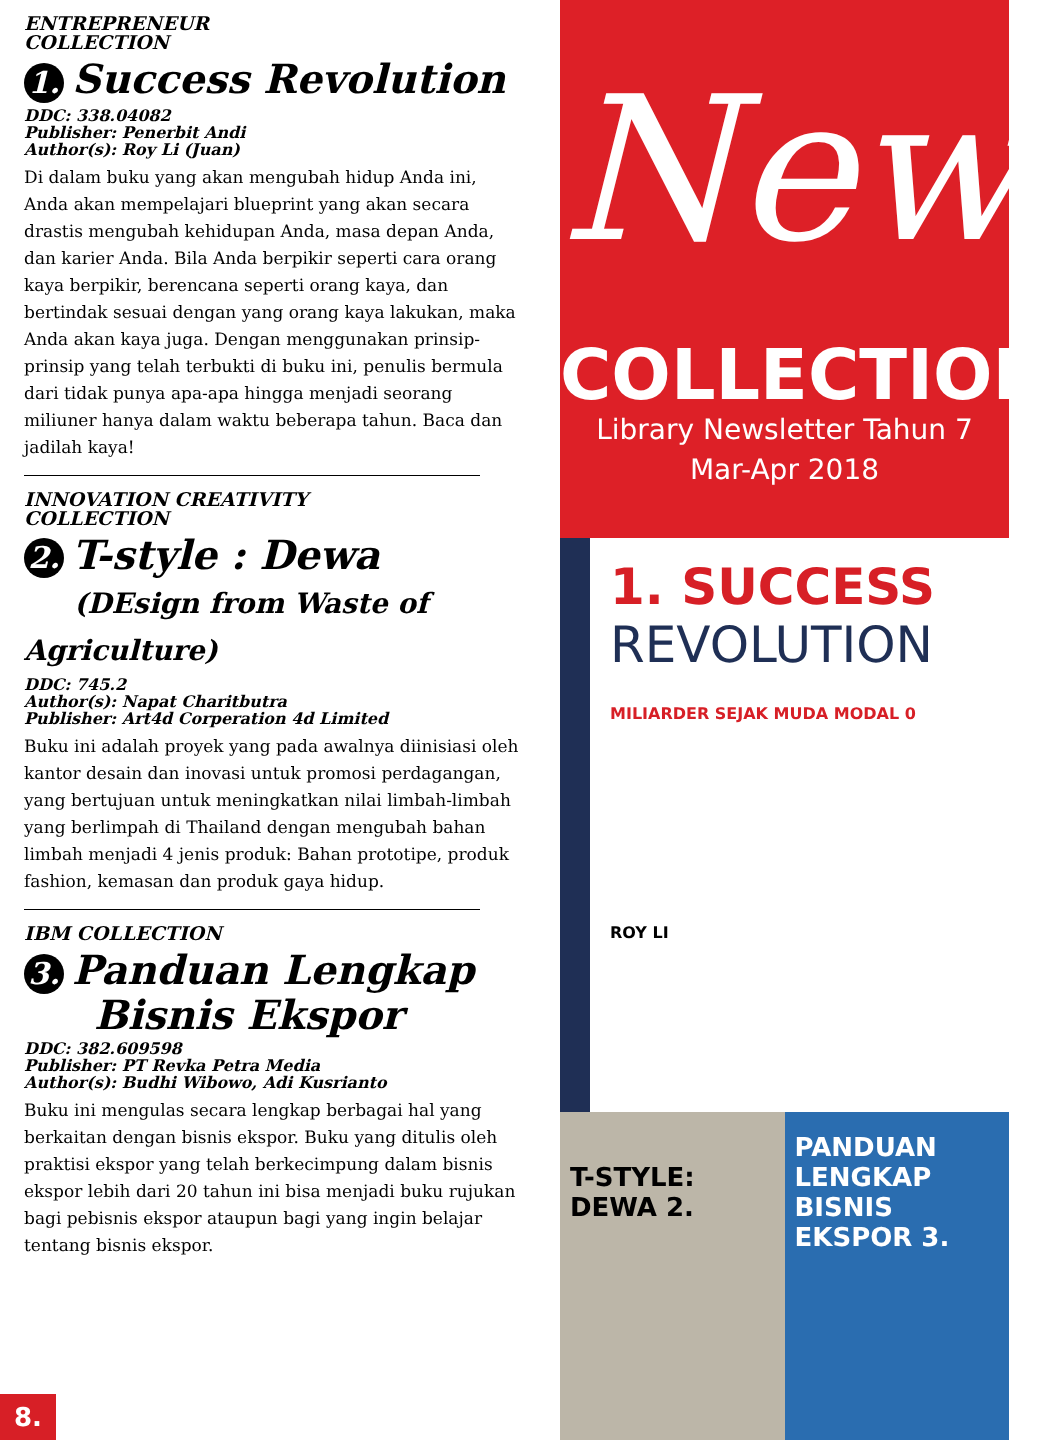ENTREPRENEUR
COLLECTION
1. Success Revolution
DDC: 338.04082
Publisher: Penerbit Andi
Author(s): Roy Li (Juan)
Di dalam buku yang akan mengubah hidup Anda ini, Anda akan mempelajari blueprint yang akan secara drastis mengubah kehidupan Anda, masa depan Anda, dan karier Anda. Bila Anda berpikir seperti cara orang kaya berpikir, berencana seperti orang kaya, dan bertindak sesuai dengan yang orang kaya lakukan, maka Anda akan kaya juga. Dengan menggunakan prinsip-prinsip yang telah terbukti di buku ini, penulis bermula dari tidak punya apa-apa hingga menjadi seorang miliuner hanya dalam waktu beberapa tahun. Baca dan jadilah kaya!
INNOVATION CREATIVITY
COLLECTION
2. T-style : Dewa
(DEsign from Waste of Agriculture)
DDC: 745.2
Author(s): Napat Charitbutra
Publisher: Art4d Corperation 4d Limited
Buku ini adalah proyek yang pada awalnya diinisiasi oleh kantor desain dan inovasi untuk promosi perdagangan, yang bertujuan untuk meningkatkan nilai limbah-limbah yang berlimpah di Thailand dengan mengubah bahan limbah menjadi 4 jenis produk: Bahan prototipe, produk fashion, kemasan dan produk gaya hidup.
IBM COLLECTION
3. Panduan Lengkap
Bisnis Ekspor
DDC: 382.609598
Publisher: PT Revka Petra Media
Author(s): Budhi Wibowo, Adi Kusrianto
Buku ini mengulas secara lengkap berbagai hal yang berkaitan dengan bisnis ekspor. Buku yang ditulis oleh praktisi ekspor yang telah berkecimpung dalam bisnis ekspor lebih dari 20 tahun ini bisa menjadi buku rujukan bagi pebisnis ekspor ataupun bagi yang ingin belajar tentang bisnis ekspor.
8.
New
COLLECTION
Library Newsletter Tahun 7
Mar-Apr 2018
1. SUCCESS
REVOLUTION
MILIARDER SEJAK MUDA MODAL 0
ROY LI
T-STYLE:
DEWA 2.
PANDUAN LENGKAP
BISNIS EKSPOR 3.